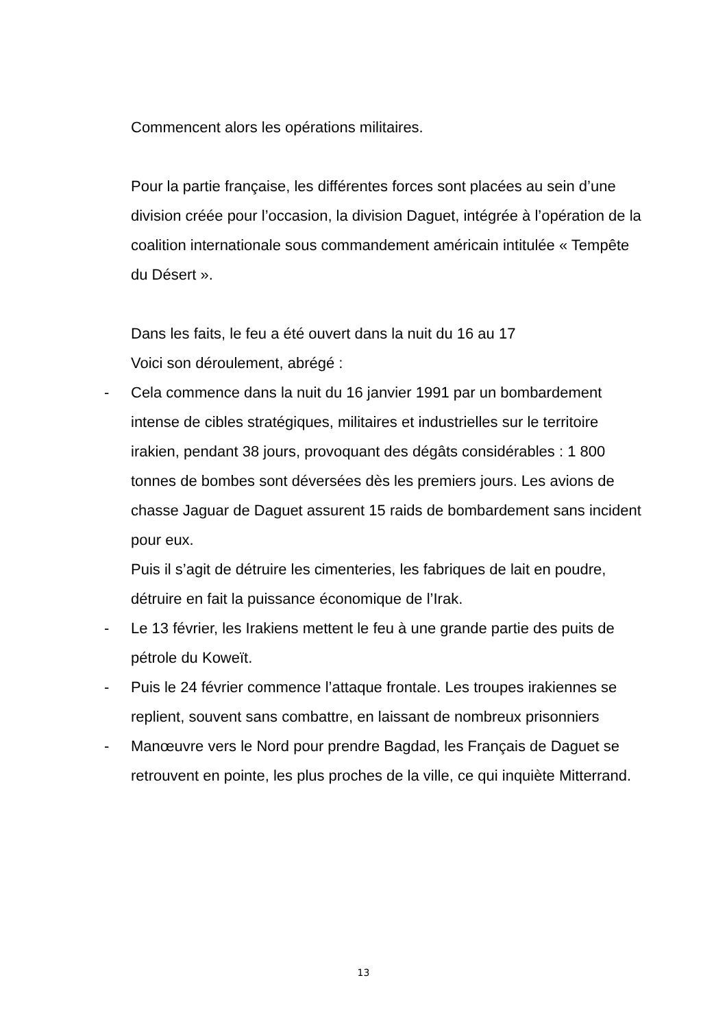Commencent alors les opérations militaires.
Pour la partie française, les différentes forces sont placées au sein d’une division créée pour l’occasion, la division Daguet, intégrée à l’opération de la coalition internationale sous commandement américain intitulée « Tempête du Désert ».
Dans les faits, le feu a été ouvert dans la nuit du 16 au 17
Voici son déroulement, abrégé :
- Cela commence dans la nuit du 16 janvier 1991 par un bombardement intense de cibles stratégiques, militaires et industrielles sur le territoire irakien, pendant 38 jours, provoquant des dégâts considérables : 1 800 tonnes de bombes sont déversées dès les premiers jours. Les avions de chasse Jaguar de Daguet assurent 15 raids de bombardement sans incident pour eux.
Puis il s’agit de détruire les cimenteries, les fabriques de lait en poudre, détruire en fait la puissance économique de l’Irak.
- Le 13 février, les Irakiens mettent le feu à une grande partie des puits de pétrole du Koweït.
- Puis le 24 février commence l’attaque frontale. Les troupes irakiennes se replient, souvent sans combattre, en laissant de nombreux prisonniers
- Manœuvre vers le Nord pour prendre Bagdad, les Français de Daguet se retrouvent en pointe, les plus proches de la ville, ce qui inquiète Mitterrand.
13